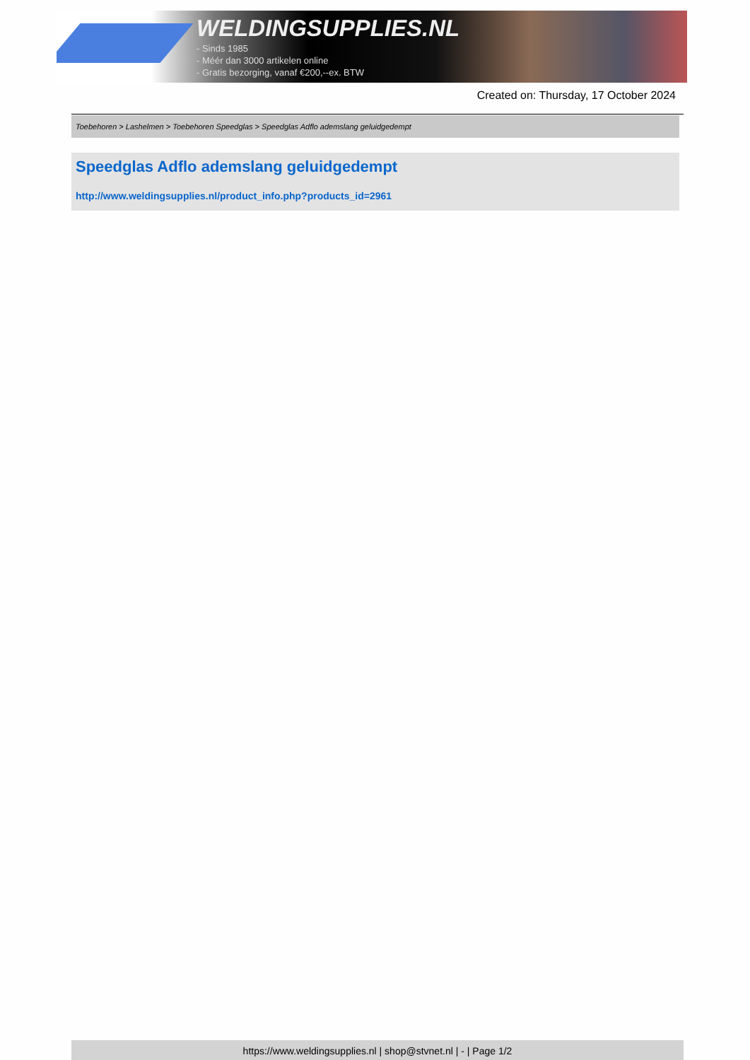WELDINGSUPPLIES.NL
- Sinds 1985
- Méér dan 3000 artikelen online
- Gratis bezorging, vanaf €200,--ex. BTW
Created on: Thursday, 17 October 2024
Toebehoren > Lashelmen > Toebehoren Speedglas > Speedglas Adflo ademslang geluidgedempt
Speedglas Adflo ademslang geluidgedempt
http://www.weldingsupplies.nl/product_info.php?products_id=2961
https://www.weldingsupplies.nl | shop@stvnet.nl | - | Page 1/2